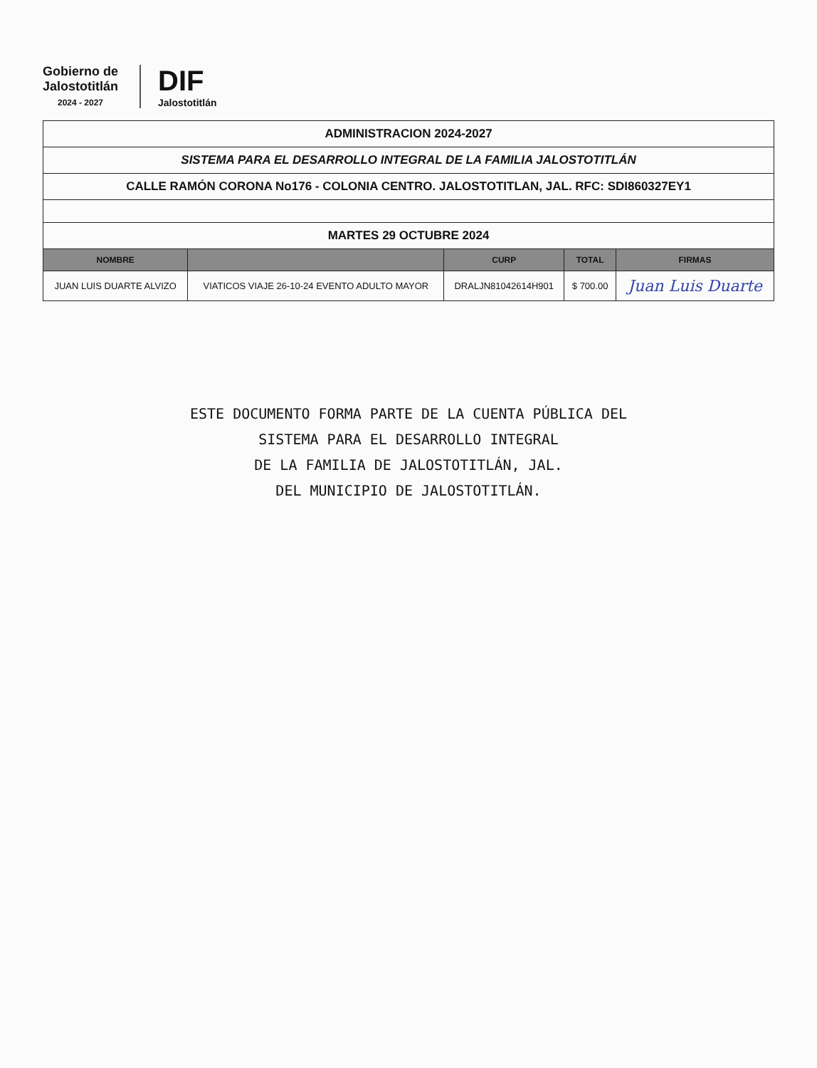Gobierno de
Jalostotitlán
2024 - 2027
DIF
Jalostotitlán
| ADMINISTRACION 2024-2027 | | | | |
| SISTEMA PARA EL DESARROLLO INTEGRAL DE LA FAMILIA JALOSTOTITLÁN | | | | |
| CALLE RAMÓN CORONA No176 - COLONIA CENTRO. JALOSTOTITLAN, JAL. RFC: SDI860327EY1 | | | | |
| MARTES 29 OCTUBRE 2024 | | | | |
| NOMBRE | | CURP | TOTAL | FIRMAS |
| JUAN LUIS DUARTE ALVIZO | VIATICOS VIAJE 26-10-24 EVENTO ADULTO MAYOR | DRALJN81042614H901 | $ 700.00 | Juan Luis Duarte |
ESTE DOCUMENTO FORMA PARTE DE LA CUENTA PÚBLICA DEL
SISTEMA PARA EL DESARROLLO INTEGRAL
DE LA FAMILIA DE JALOSTOTITLÁN, JAL.
DEL MUNICIPIO DE JALOSTOTITLÁN.